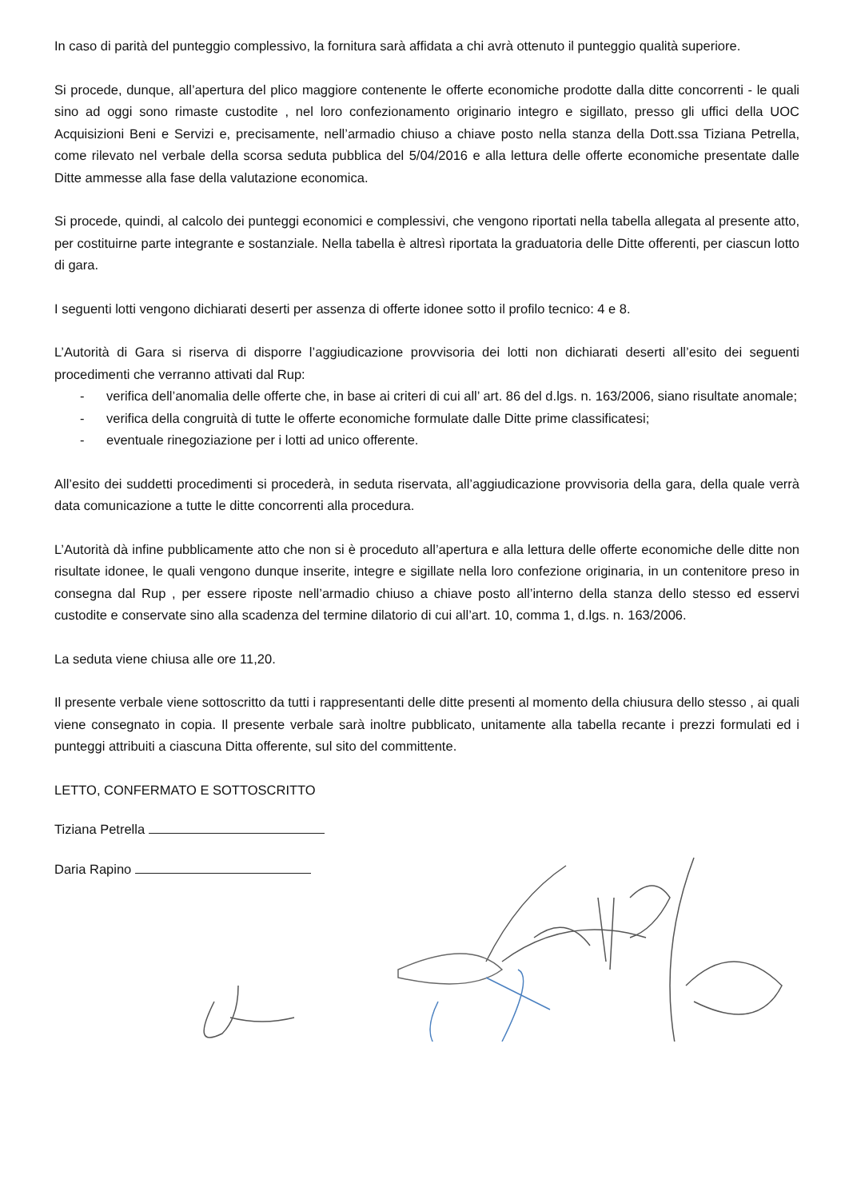In caso di parità del punteggio complessivo, la fornitura sarà affidata a chi avrà ottenuto il punteggio qualità superiore.
Si procede, dunque, all’apertura del plico maggiore contenente le offerte economiche prodotte dalla ditte concorrenti - le quali sino ad oggi sono rimaste custodite , nel loro confezionamento originario integro e sigillato, presso gli uffici della UOC Acquisizioni Beni e Servizi e, precisamente, nell’armadio chiuso a chiave posto nella stanza della Dott.ssa Tiziana Petrella, come rilevato nel verbale della scorsa seduta pubblica del 5/04/2016 e alla lettura delle offerte economiche presentate dalle Ditte ammesse alla fase della valutazione economica.
Si procede, quindi, al calcolo dei punteggi economici e complessivi, che vengono riportati nella tabella allegata al presente atto, per costituirne parte integrante e sostanziale. Nella tabella è altresì riportata la graduatoria delle Ditte offerenti, per ciascun lotto di gara.
I seguenti lotti vengono dichiarati deserti per assenza di offerte idonee sotto il profilo tecnico: 4 e 8.
L’Autorità di Gara si riserva di disporre l’aggiudicazione provvisoria dei lotti non dichiarati deserti all’esito dei seguenti procedimenti che verranno attivati dal Rup:
- verifica dell’anomalia delle offerte che, in base ai criteri di cui all’ art. 86 del d.lgs. n. 163/2006, siano risultate anomale;
- verifica della congruità di tutte le offerte economiche formulate dalle Ditte prime classificatesi;
- eventuale rinegoziazione per i lotti ad unico offerente.
All’esito dei suddetti procedimenti si procederà, in seduta riservata, all’aggiudicazione provvisoria della gara, della quale verrà data comunicazione a tutte le ditte concorrenti alla procedura.
L’Autorità dà infine pubblicamente atto che non si è proceduto all’apertura e alla lettura delle offerte economiche delle ditte non risultate idonee, le quali vengono dunque inserite, integre e sigillate nella loro confezione originaria, in un contenitore preso in consegna dal Rup , per essere riposte nell’armadio chiuso a chiave posto all’interno della stanza dello stesso ed esservi custodite e conservate sino alla scadenza del termine dilatorio di cui all’art. 10, comma 1, d.lgs. n. 163/2006.
La seduta viene chiusa alle ore 11,20.
Il presente verbale viene sottoscritto da tutti i rappresentanti delle ditte presenti al momento della chiusura dello stesso , ai quali viene consegnato in copia. Il presente verbale sarà inoltre pubblicato, unitamente alla tabella recante i prezzi formulati ed i punteggi attribuiti a ciascuna Ditta offerente, sul sito del committente.
LETTO, CONFERMATO E SOTTOSCRITTO
Tiziana Petrella
Daria Rapino